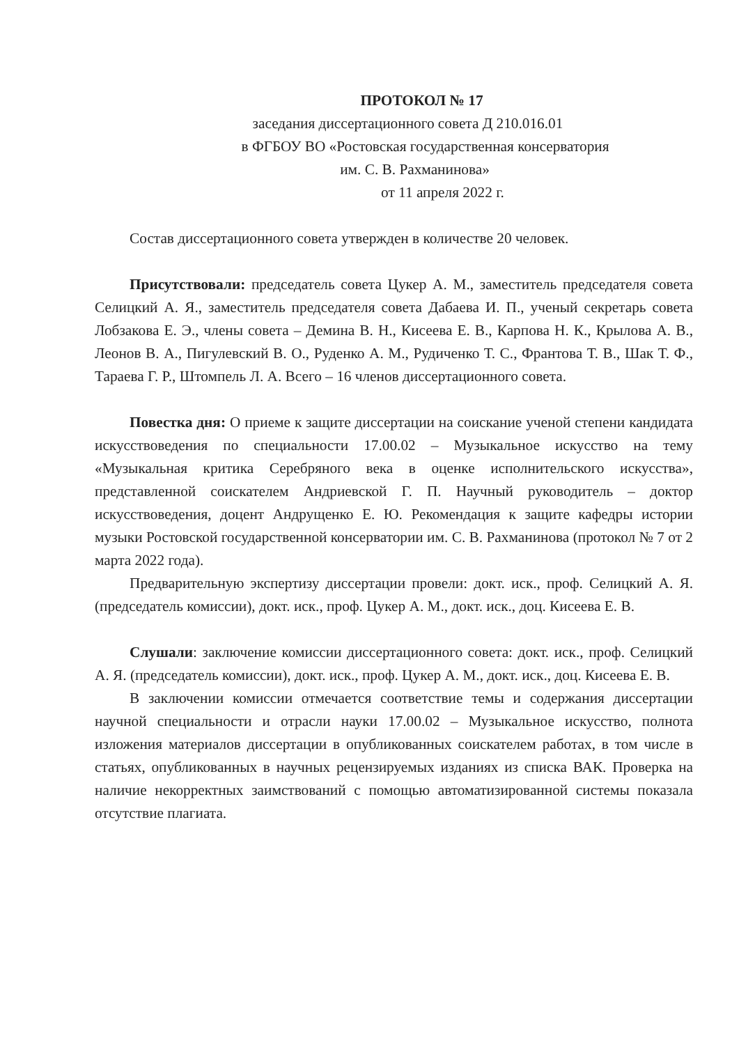ПРОТОКОЛ № 17
заседания диссертационного совета Д 210.016.01
в ФГБОУ ВО «Ростовская государственная консерватория
им. С. В. Рахманинова»
от 11 апреля 2022 г.
Состав диссертационного совета утвержден в количестве 20 человек.
Присутствовали: председатель совета Цукер А. М., заместитель председателя совета Селицкий А. Я., заместитель председателя совета Дабаева И. П., ученый секретарь совета Лобзакова Е. Э., члены совета – Демина В. Н., Кисеева Е. В., Карпова Н. К., Крылова А. В., Леонов В. А., Пигулевский В. О., Руденко А. М., Рудиченко Т. С., Франтова Т. В., Шак Т. Ф., Тараева Г. Р., Штомпель Л. А. Всего – 16 членов диссертационного совета.
Повестка дня: О приеме к защите диссертации на соискание ученой степени кандидата искусствоведения по специальности 17.00.02 – Музыкальное искусство на тему «Музыкальная критика Серебряного века в оценке исполнительского искусства», представленной соискателем Андриевской Г. П. Научный руководитель – доктор искусствоведения, доцент Андрущенко Е. Ю. Рекомендация к защите кафедры истории музыки Ростовской государственной консерватории им. С. В. Рахманинова (протокол № 7 от 2 марта 2022 года).
Предварительную экспертизу диссертации провели: докт. иск., проф. Селицкий А. Я. (председатель комиссии), докт. иск., проф. Цукер А. М., докт. иск., доц. Кисеева Е. В.
Слушали: заключение комиссии диссертационного совета: докт. иск., проф. Селицкий А. Я. (председатель комиссии), докт. иск., проф. Цукер А. М., докт. иск., доц. Кисеева Е. В.
В заключении комиссии отмечается соответствие темы и содержания диссертации научной специальности и отрасли науки 17.00.02 – Музыкальное искусство, полнота изложения материалов диссертации в опубликованных соискателем работах, в том числе в статьях, опубликованных в научных рецензируемых изданиях из списка ВАК. Проверка на наличие некорректных заимствований с помощью автоматизированной системы показала отсутствие плагиата.